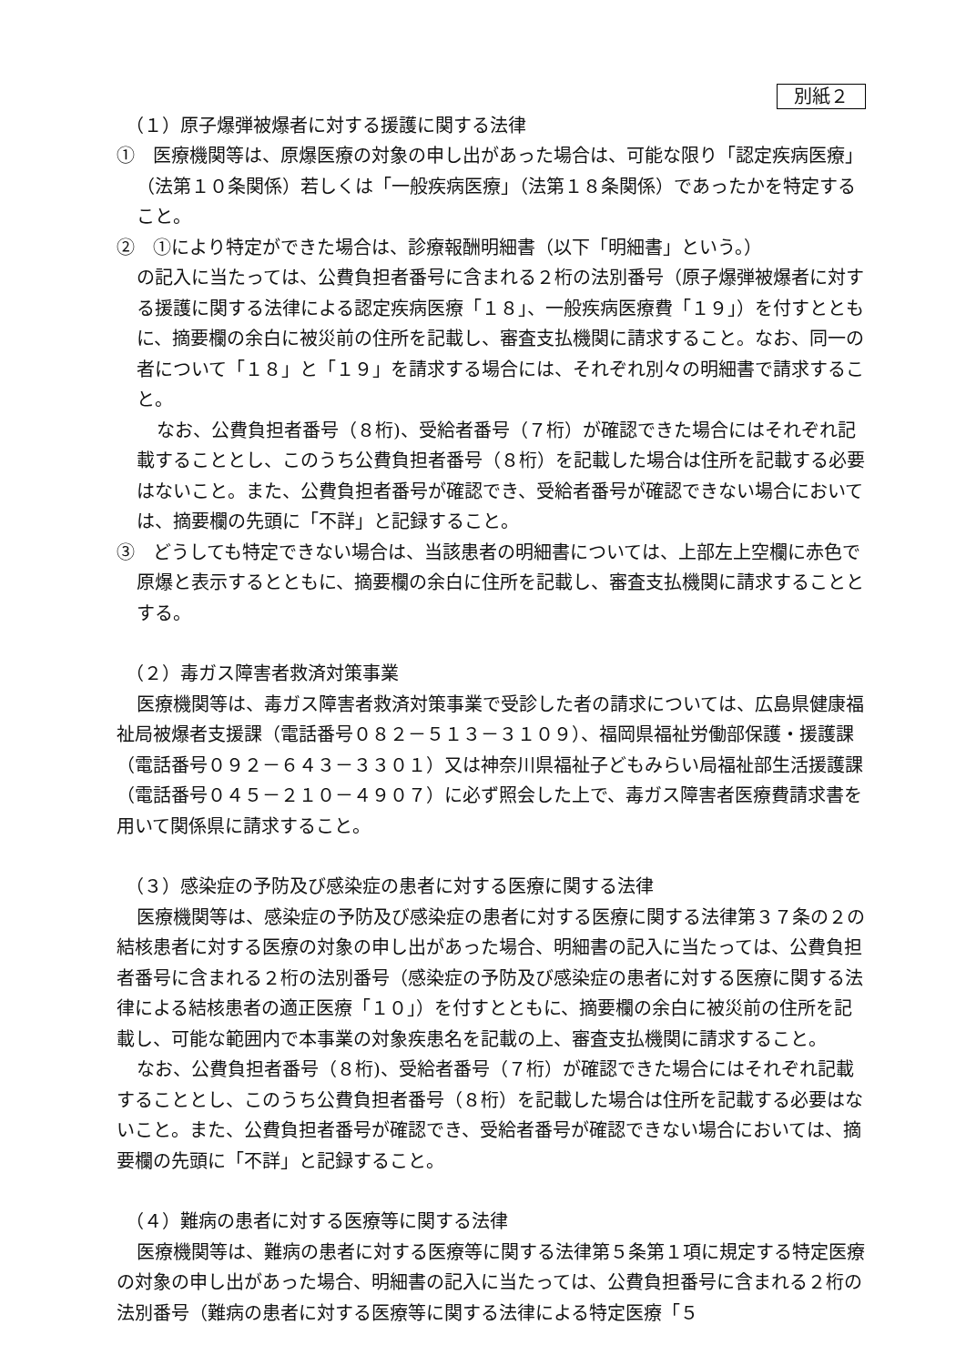別紙２
（１）原子爆弾被爆者に対する援護に関する法律
①　医療機関等は、原爆医療の対象の申し出があった場合は、可能な限り「認定疾病医療」（法第１０条関係）若しくは「一般疾病医療」（法第１８条関係）であったかを特定すること。
②　①により特定ができた場合は、診療報酬明細書（以下「明細書」という。）
の記入に当たっては、公費負担者番号に含まれる２桁の法別番号（原子爆弾被爆者に対する援護に関する法律による認定疾病医療「１８」、一般疾病医療費「１９」）を付すとともに、摘要欄の余白に被災前の住所を記載し、審査支払機関に請求すること。なお、同一の者について「１８」と「１９」を請求する場合には、それぞれ別々の明細書で請求すること。
なお、公費負担者番号（８桁)、受給者番号（７桁）が確認できた場合にはそれぞれ記載することとし、このうち公費負担者番号（８桁）を記載した場合は住所を記載する必要はないこと。また、公費負担者番号が確認でき、受給者番号が確認できない場合においては、摘要欄の先頭に「不詳」と記録すること。
③　どうしても特定できない場合は、当該患者の明細書については、上部左上空欄に赤色で原爆と表示するとともに、摘要欄の余白に住所を記載し、審査支払機関に請求することとする。
（２）毒ガス障害者救済対策事業
医療機関等は、毒ガス障害者救済対策事業で受診した者の請求については、広島県健康福祉局被爆者支援課（電話番号０８２－５１３－３１０９）、福岡県福祉労働部保護・援護課（電話番号０９２－６４３－３３０１）又は神奈川県福祉子どもみらい局福祉部生活援護課（電話番号０４５－２１０－４９０７）に必ず照会した上で、毒ガス障害者医療費請求書を用いて関係県に請求すること。
（３）感染症の予防及び感染症の患者に対する医療に関する法律
医療機関等は、感染症の予防及び感染症の患者に対する医療に関する法律第３７条の２の結核患者に対する医療の対象の申し出があった場合、明細書の記入に当たっては、公費負担者番号に含まれる２桁の法別番号（感染症の予防及び感染症の患者に対する医療に関する法律による結核患者の適正医療「１０」）を付すとともに、摘要欄の余白に被災前の住所を記載し、可能な範囲内で本事業の対象疾患名を記載の上、審査支払機関に請求すること。
なお、公費負担者番号（８桁)、受給者番号（７桁）が確認できた場合にはそれぞれ記載することとし、このうち公費負担者番号（８桁）を記載した場合は住所を記載する必要はないこと。また、公費負担者番号が確認でき、受給者番号が確認できない場合においては、摘要欄の先頭に「不詳」と記録すること。
（４）難病の患者に対する医療等に関する法律
医療機関等は、難病の患者に対する医療等に関する法律第５条第１項に規定する特定医療の対象の申し出があった場合、明細書の記入に当たっては、公費負担番号に含まれる２桁の法別番号（難病の患者に対する医療等に関する法律による特定医療「５